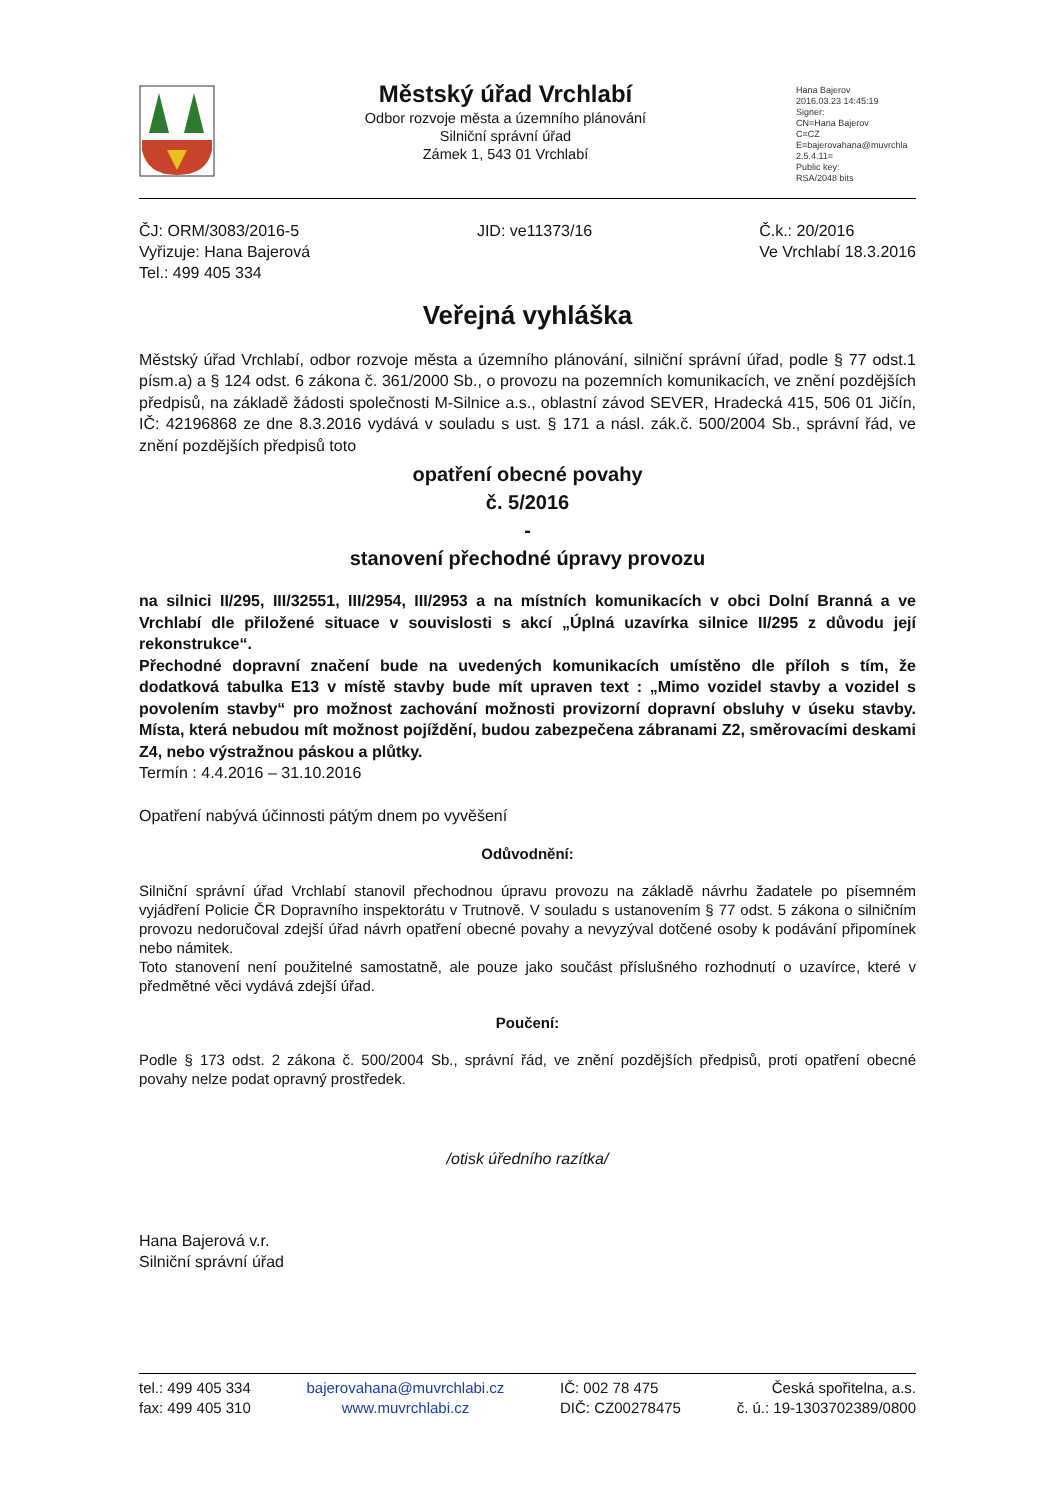Městský úřad Vrchlabí
Odbor rozvoje města a územního plánování
Silniční správní úřad
Zámek 1, 543 01 Vrchlabí
Hana Bajerov
2016.03.23 14:45:19
Signer:
CN=Hana Bajerov
C=CZ
E=bajerovahana@muvrchla
2.5.4.11=
Public key:
RSA/2048 bits
ČJ: ORM/3083/2016-5
Vyřizuje: Hana Bajerová
Tel.: 499 405 334
JID: ve11373/16 Č.k.: 20/2016
Ve Vrchlabí 18.3.2016
Veřejná vyhláška
Městský úřad Vrchlabí, odbor rozvoje města a územního plánování, silniční správní úřad, podle § 77 odst.1 písm.a) a § 124 odst. 6 zákona č. 361/2000 Sb., o provozu na pozemních komunikacích, ve znění pozdějších předpisů, na základě žádosti společnosti M-Silnice a.s., oblastní závod SEVER, Hradecká 415, 506 01 Jičín, IČ: 42196868 ze dne 8.3.2016 vydává v souladu s ust. § 171 a násl. zák.č. 500/2004 Sb., správní řád, ve znění pozdějších předpisů toto
opatření obecné povahy
č. 5/2016
-
stanovení přechodné úpravy provozu
na silnici II/295, III/32551, III/2954, III/2953 a na místních komunikacích v obci Dolní Branná a ve Vrchlabí dle přiložené situace v souvislosti s akcí „Úplná uzavírka silnice II/295 z důvodu její rekonstrukce“.
Přechodné dopravní značení bude na uvedených komunikacích umístěno dle příloh s tím, že dodatková tabulka E13 v místě stavby bude mít upraven text : „Mimo vozidel stavby a vozidel s povolením stavby“ pro možnost zachování možnosti provizorní dopravní obsluhy v úseku stavby. Místa, která nebudou mít možnost pojíždění, budou zabezpečena zábranami Z2, směrovacími deskami Z4, nebo výstražnou páskou a plůtky.
Termín : 4.4.2016 – 31.10.2016
Opatření nabývá účinnosti pátým dnem po vyvěšení
Odůvodnění:
Silniční správní úřad Vrchlabí stanovil přechodnou úpravu provozu na základě návrhu žadatele po písemném vyjádření Policie ČR Dopravního inspektorátu v Trutnově. V souladu s ustanovením § 77 odst. 5 zákona o silničním provozu nedoručoval zdejší úřad návrh opatření obecné povahy a nevyzýval dotčené osoby k podávání připomínek nebo námitek.
Toto stanovení není použitelné samostatně, ale pouze jako součást příslušného rozhodnutí o uzavírce, které v předmětné věci vydává zdejší úřad.
Poučení:
Podle § 173 odst. 2 zákona č. 500/2004 Sb., správní řád, ve znění pozdějších předpisů, proti opatření obecné povahy nelze podat opravný prostředek.
/otisk úředního razítka/
Hana Bajerová v.r.
Silniční správní úřad
tel.: 499 405 334
fax: 499 405 310
bajerovahana@muvrchlabi.cz
www.muvrchlabi.cz
IČ: 002 78 475
DIČ: CZ00278475
Česká spořitelna, a.s.
č. ú.: 19-1303702389/0800